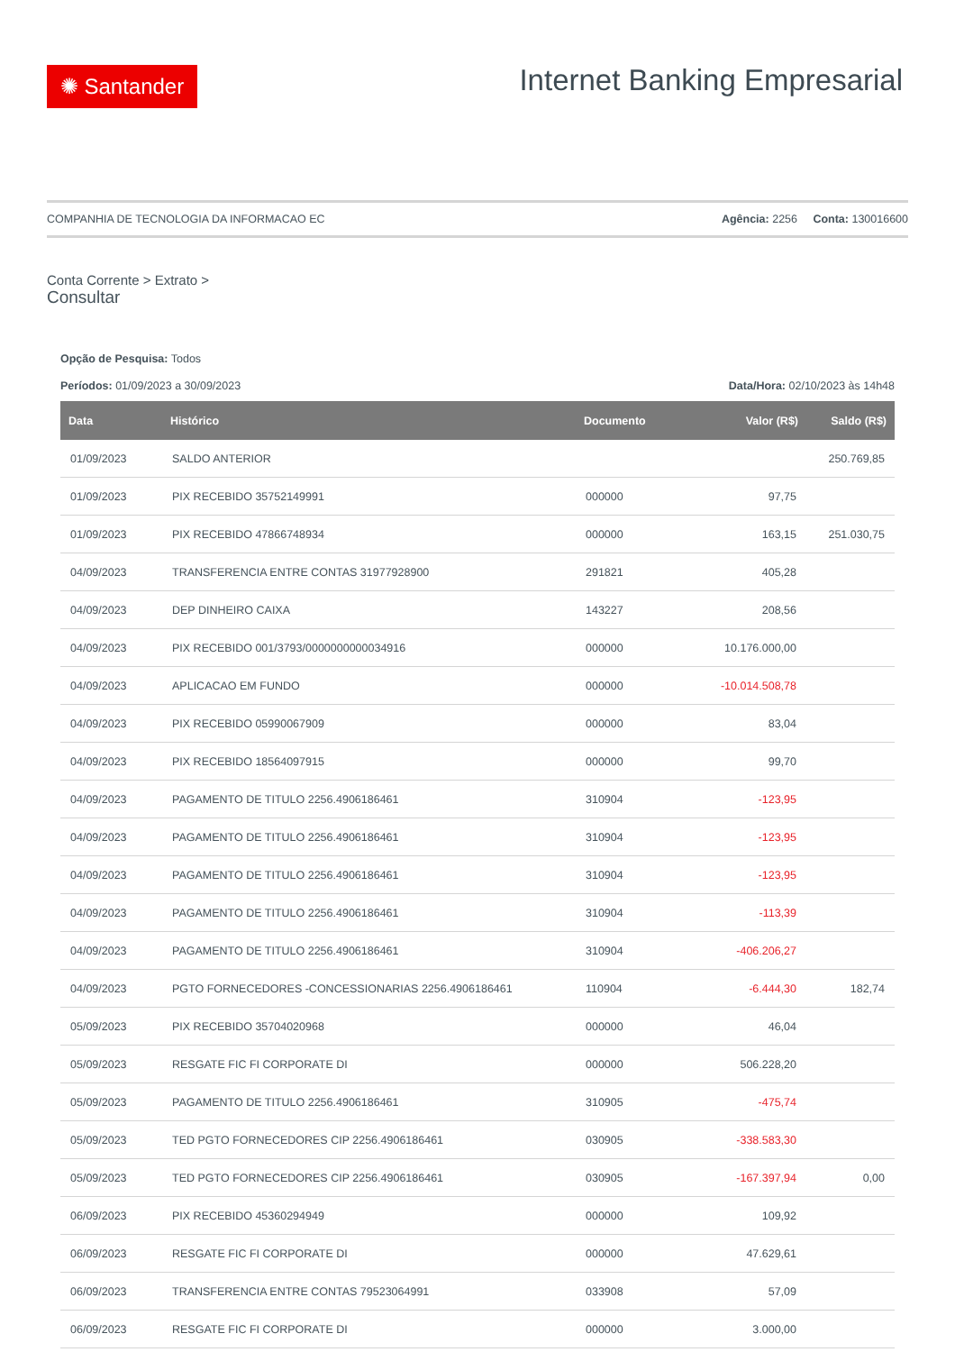✺ Santander
Internet Banking Empresarial
COMPANHIA DE TECNOLOGIA DA INFORMACAO EC Agência: 2256 Conta: 130016600
Conta Corrente > Extrato >
Consultar
Opção de Pesquisa: Todos
Períodos: 01/09/2023 a 30/09/2023 Data/Hora: 02/10/2023 às 14h48
| Data | Histórico | Documento | Valor (R$) | Saldo (R$) |
| --- | --- | --- | --- | --- |
| 01/09/2023 | SALDO ANTERIOR | | | 250.769,85 |
| 01/09/2023 | PIX RECEBIDO 35752149991 | 000000 | 97,75 | |
| 01/09/2023 | PIX RECEBIDO 47866748934 | 000000 | 163,15 | 251.030,75 |
| 04/09/2023 | TRANSFERENCIA ENTRE CONTAS 31977928900 | 291821 | 405,28 | |
| 04/09/2023 | DEP DINHEIRO CAIXA | 143227 | 208,56 | |
| 04/09/2023 | PIX RECEBIDO 001/3793/0000000000034916 | 000000 | 10.176.000,00 | |
| 04/09/2023 | APLICACAO EM FUNDO | 000000 | -10.014.508,78 | |
| 04/09/2023 | PIX RECEBIDO 05990067909 | 000000 | 83,04 | |
| 04/09/2023 | PIX RECEBIDO 18564097915 | 000000 | 99,70 | |
| 04/09/2023 | PAGAMENTO DE TITULO 2256.4906186461 | 310904 | -123,95 | |
| 04/09/2023 | PAGAMENTO DE TITULO 2256.4906186461 | 310904 | -123,95 | |
| 04/09/2023 | PAGAMENTO DE TITULO 2256.4906186461 | 310904 | -123,95 | |
| 04/09/2023 | PAGAMENTO DE TITULO 2256.4906186461 | 310904 | -113,39 | |
| 04/09/2023 | PAGAMENTO DE TITULO 2256.4906186461 | 310904 | -406.206,27 | |
| 04/09/2023 | PGTO FORNECEDORES -CONCESSIONARIAS 2256.4906186461 | 110904 | -6.444,30 | 182,74 |
| 05/09/2023 | PIX RECEBIDO 35704020968 | 000000 | 46,04 | |
| 05/09/2023 | RESGATE FIC FI CORPORATE DI | 000000 | 506.228,20 | |
| 05/09/2023 | PAGAMENTO DE TITULO 2256.4906186461 | 310905 | -475,74 | |
| 05/09/2023 | TED PGTO FORNECEDORES CIP 2256.4906186461 | 030905 | -338.583,30 | |
| 05/09/2023 | TED PGTO FORNECEDORES CIP 2256.4906186461 | 030905 | -167.397,94 | 0,00 |
| 06/09/2023 | PIX RECEBIDO 45360294949 | 000000 | 109,92 | |
| 06/09/2023 | RESGATE FIC FI CORPORATE DI | 000000 | 47.629,61 | |
| 06/09/2023 | TRANSFERENCIA ENTRE CONTAS 79523064991 | 033908 | 57,09 | |
| 06/09/2023 | RESGATE FIC FI CORPORATE DI | 000000 | 3.000,00 | |